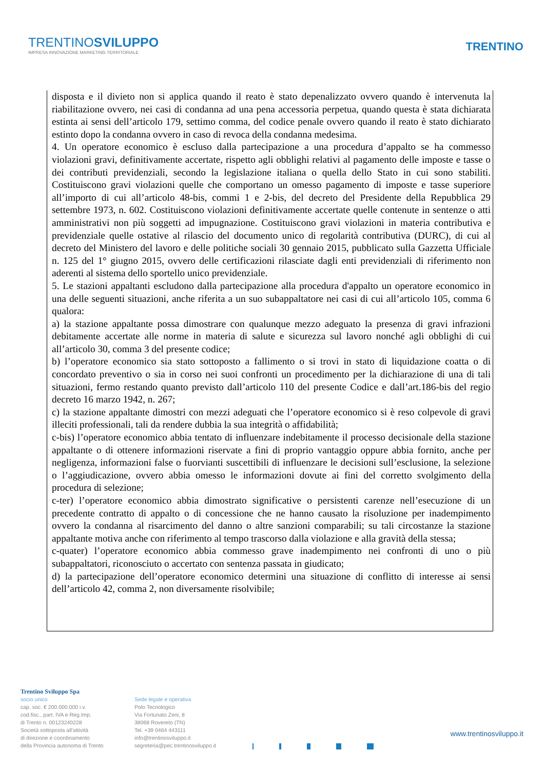TRENTINOSVILUPPO
IMPRESA INNOVAZIONE MARKETING TERRITORIALE
TRENTINO
disposta e il divieto non si applica quando il reato è stato depenalizzato ovvero quando è intervenuta la riabilitazione ovvero, nei casi di condanna ad una pena accessoria perpetua, quando questa è stata dichiarata estinta ai sensi dell’articolo 179, settimo comma, del codice penale ovvero quando il reato è stato dichiarato estinto dopo la condanna ovvero in caso di revoca della condanna medesima.
4. Un operatore economico è escluso dalla partecipazione a una procedura d’appalto se ha commesso violazioni gravi, definitivamente accertate, rispetto agli obblighi relativi al pagamento delle imposte e tasse o dei contributi previdenziali, secondo la legislazione italiana o quella dello Stato in cui sono stabiliti. Costituiscono gravi violazioni quelle che comportano un omesso pagamento di imposte e tasse superiore all’importo di cui all’articolo 48-bis, commi 1 e 2-bis, del decreto del Presidente della Repubblica 29 settembre 1973, n. 602. Costituiscono violazioni definitivamente accertate quelle contenute in sentenze o atti amministrativi non più soggetti ad impugnazione. Costituiscono gravi violazioni in materia contributiva e previdenziale quelle ostative al rilascio del documento unico di regolarità contributiva (DURC), di cui al decreto del Ministero del lavoro e delle politiche sociali 30 gennaio 2015, pubblicato sulla Gazzetta Ufficiale n. 125 del 1° giugno 2015, ovvero delle certificazioni rilasciate dagli enti previdenziali di riferimento non aderenti al sistema dello sportello unico previdenziale.
5. Le stazioni appaltanti escludono dalla partecipazione alla procedura d'appalto un operatore economico in una delle seguenti situazioni, anche riferita a un suo subappaltatore nei casi di cui all’articolo 105, comma 6 qualora:
a) la stazione appaltante possa dimostrare con qualunque mezzo adeguato la presenza di gravi infrazioni debitamente accertate alle norme in materia di salute e sicurezza sul lavoro nonché agli obblighi di cui all’articolo 30, comma 3 del presente codice;
b) l’operatore economico sia stato sottoposto a fallimento o si trovi in stato di liquidazione coatta o di concordato preventivo o sia in corso nei suoi confronti un procedimento per la dichiarazione di una di tali situazioni, fermo restando quanto previsto dall’articolo 110 del presente Codice e dall’art.186-bis del regio decreto 16 marzo 1942, n. 267;
c) la stazione appaltante dimostri con mezzi adeguati che l’operatore economico si è reso colpevole di gravi illeciti professionali, tali da rendere dubbia la sua integrità o affidabilità;
c-bis) l’operatore economico abbia tentato di influenzare indebitamente il processo decisionale della stazione appaltante o di ottenere informazioni riservate a fini di proprio vantaggio oppure abbia fornito, anche per negligenza, informazioni false o fuorvianti suscettibili di influenzare le decisioni sull’esclusione, la selezione o l’aggiudicazione, ovvero abbia omesso le informazioni dovute ai fini del corretto svolgimento della procedura di selezione;
c-ter) l’operatore economico abbia dimostrato significative o persistenti carenze nell’esecuzione di un precedente contratto di appalto o di concessione che ne hanno causato la risoluzione per inadempimento ovvero la condanna al risarcimento del danno o altre sanzioni comparabili; su tali circostanze la stazione appaltante motiva anche con riferimento al tempo trascorso dalla violazione e alla gravità della stessa;
c-quater) l’operatore economico abbia commesso grave inadempimento nei confronti di uno o più subappaltatori, riconosciuto o accertato con sentenza passata in giudicato;
d) la partecipazione dell’operatore economico determini una situazione di conflitto di interesse ai sensi dell’articolo 42, comma 2, non diversamente risolvibile;
Trentino Sviluppo Spa
socio unico
cap. soc. € 200.000.000 i.v.
cod.fisc., part. IVA e Reg.Imp.
di Trento n. 00123240228
Società sottoposta all'attività
di direzione e coordinamento
della Provincia autonoma di Trento
Sede legale e operativa
Polo Tecnologico
Via Fortunato Zeni, 8
38068 Rovereto (TN)
Tel. +39 0464 443111
info@trentinosviluppo.it
segreteria@pec.trentinosviluppo.it
www.trentinosviluppo.it